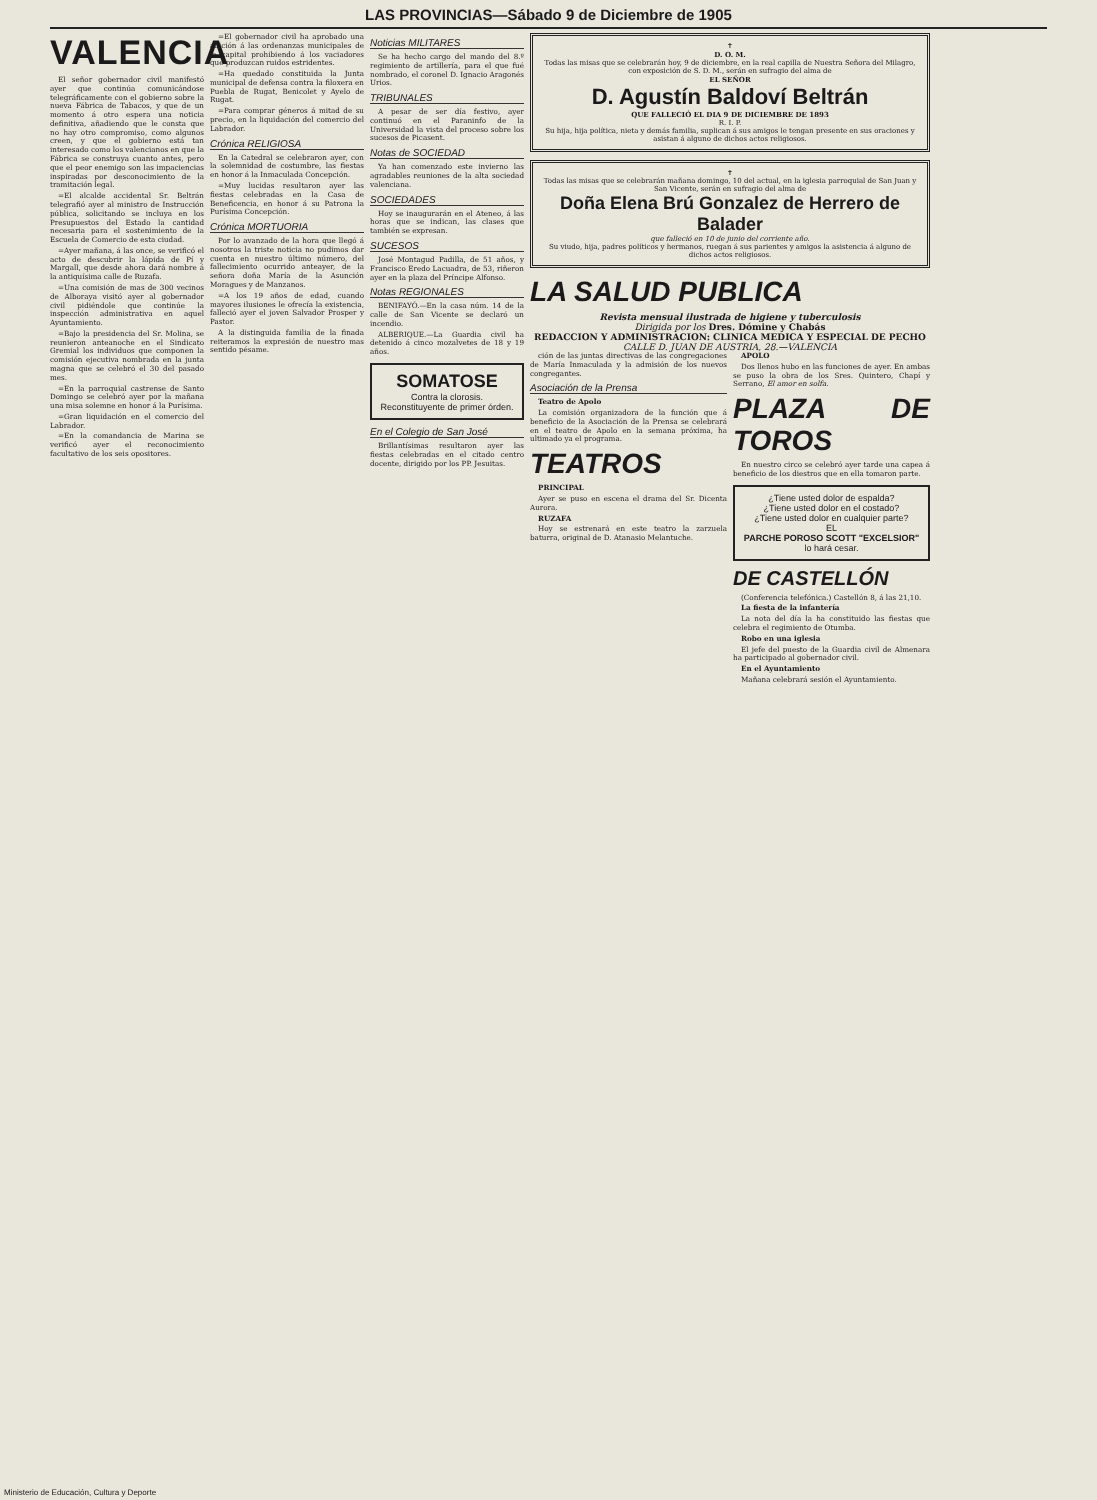LAS PROVINCIAS—Sábado 9 de Diciembre de 1905
VALENCIA
El señor gobernador civil manifestó ayer que continúa comunicándose telegráficamente con el gobierno sobre la nueva Fábrica de Tabacos, y que de un momento á otro espera una noticia definitiva, añadiendo que le consta que no hay otro compromiso, como algunos creen, y que el gobierno está tan interesado como los valencianos en que la Fábrica se construya cuanto antes, pero que el peor enemigo son las impaciencias inspiradas por desconocimiento de la tramitación legal.
=El alcalde accidental Sr. Beltrán telegrafió ayer al ministro de Instrucción pública, solicitando se incluya en los Presupuestos del Estado la cantidad necesaria para el sostenimiento de la Escuela de Comercio de esta ciudad.
=Ayer mañana, á las once, se verificó el acto de descubrir la lápida de Pí y Margall, que desde ahora dará nombre á la antiquísima calle de Ruzafa.
=Una comisión de mas de 300 vecinos de Alboraya visitó ayer al gobernador civil pidiéndole que continúe la inspección administrativa en aquel Ayuntamiento.
=Bajo la presidencia del Sr. Molina, se reunieron anteanoche en el Sindicato Gremial los individuos que componen la comisión ejecutiva nombrada en la junta magna que se celebró el 30 del pasado mes.
=En la parroquial castrense de Santo Domingo se celebró ayer por la mañana una misa solemne en honor á la Purísima.
=Gran liquidación en el comercio del Labrador.
=En la comandancia de Marina se verificó ayer el reconocimiento facultativo de los seis opositores.
=El gobernador civil ha aprobado una adición á las ordenanzas municipales de la capital prohibiendo á los vaciadores que produzcan ruidos estridentes.
=Ha quedado constituida la Junta municipal de defensa contra la filoxera en Puebla de Rugat, Benicolet y Ayelo de Rugat.
=Para comprar géneros á mitad de su precio, en la liquidación del comercio del Labrador.
Crónica RELIGIOSA
En la Catedral se celebraron ayer, con la solemnidad de costumbre, las fiestas en honor á la Inmaculada Concepción.
=Muy lucidas resultaron ayer las fiestas celebradas en la Casa de Beneficencia, en honor á su Patrona la Purísima Concepción.
Crónica MORTUORIA
Por lo avanzado de la hora que llegó á nosotros la triste noticia no pudimos dar cuenta en nuestro último número, del fallecimiento ocurrido anteayer, de la señora doña María de la Asunción Moragues y de Manzanos.
=A los 19 años de edad, cuando mayores ilusiones le ofrecía la existencia, falleció ayer el joven Salvador Prosper y Pastor.
A la distinguida familia de la finada reiteramos la expresión de nuestro mas sentido pésame.
Noticias MILITARES
Se ha hecho cargo del mando del 8.º regimiento de artillería, para el que fué nombrado, el coronel D. Ignacio Aragonés Urios.
TRIBUNALES
A pesar de ser día festivo, ayer continuó en el Paraninfo de la Universidad la vista del proceso sobre los sucesos de Picasent.
Notas de SOCIEDAD
Ya han comenzado este invierno las agradables reuniones de la alta sociedad valenciana.
SOCIEDADES
Hoy se inaugurarán en el Ateneo, á las horas que se indican, las clases que también se expresan.
SUCESOS
José Montagud Padilla, de 51 años, y Francisco Eredo Lacuadra, de 53, riñeron ayer en la plaza del Príncipe Alfonso.
Notas REGIONALES
BENIFAYÓ.—En la casa núm. 14 de la calle de San Vicente se declaró un incendio.
ALBERIQUE.—La Guardia civil ha detenido á cinco mozalvetes de 18 y 19 años.
SOMATOSE
Contra la clorosis. Reconstituyente de primer órden.
En el Colegio de San José
Brillantísimas resultaron ayer las fiestas celebradas en el citado centro docente, dirigido por los PP. Jesuitas.
✝
D. O. M.
Todas las misas que se celebrarán hoy, 9 de diciembre, en la real capilla de Nuestra Señora del Milagro, con exposición de S. D. M., serán en sufragio del alma de
EL SEÑOR
D. Agustín Baldoví Beltrán
QUE FALLECIÓ EL DIA 9 DE DICIEMBRE DE 1893
R. I. P.
Su hija, hija política, nieta y demás familia, suplican á sus amigos le tengan presente en sus oraciones y asistan á alguno de dichos actos religiosos.
✝
Todas las misas que se celebrarán mañana domingo, 10 del actual, en la iglesia parroquial de San Juan y San Vicente, serán en sufragio del alma de
Doña Elena Brú Gonzalez de Herrero de Balader
que falleció en 10 de junio del corriente año.
Su viudo, hija, padres políticos y hermanos, ruegan á sus parientes y amigos la asistencia á alguno de dichos actos religiosos.
LA SALUD PUBLICA
Revista mensual ilustrada de higiene y tuberculosis
Dirigida por los Dres. Dómine y Chabás
REDACCION Y ADMINISTRACION: CLINICA MEDICA Y ESPECIAL DE PECHO
CALLE D. JUAN DE AUSTRIA, 28.—VALENCIA
ción de las juntas directivas de las congregaciones de María Inmaculada y la admisión de los nuevos congregantes.
Asociación de la Prensa
Teatro de Apolo
La comisión organizadora de la función que á beneficio de la Asociación de la Prensa se celebrará en el teatro de Apolo en la semana próxima, ha ultimado ya el programa.
TEATROS
PRINCIPAL
Ayer se puso en escena el drama del Sr. Dicenta Aurora.
RUZAFA
Hoy se estrenará en este teatro la zarzuela baturra, original de D. Atanasio Melantuche.
APOLO
Dos llenos hubo en las funciones de ayer. En ambas se puso la obra de los Sres. Quintero, Chapí y Serrano, El amor en solfa.
PLAZA DE TOROS
En nuestro circo se celebró ayer tarde una capea á beneficio de los diestros que en ella tomaron parte.
¿Tiene usted dolor de espalda?
¿Tiene usted dolor en el costado?
¿Tiene usted dolor en cualquier parte?
EL
PARCHE POROSO SCOTT "EXCELSIOR"
lo hará cesar.
DE CASTELLÓN
(Conferencia telefónica.) Castellón 8, á las 21,10.
La fiesta de la infantería
La nota del día la ha constituido las fiestas que celebra el regimiento de Otumba.
Robo en una iglesia
El jefe del puesto de la Guardia civil de Almenara ha participado al gobernador civil.
En el Ayuntamiento
Mañana celebrará sesión el Ayuntamiento.
Ministerio de Educación, Cultura y Deporte